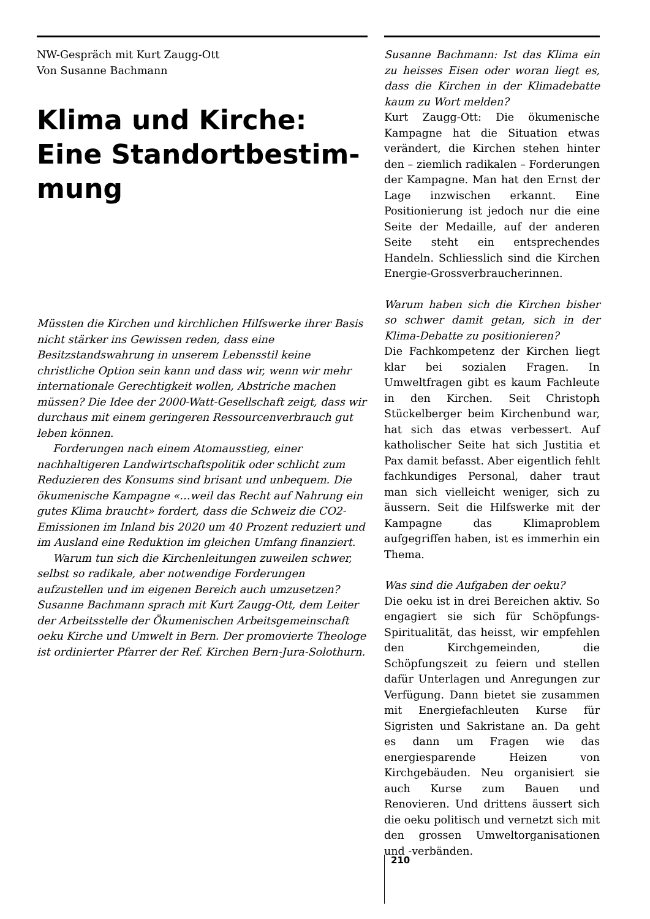NW-Gespräch mit Kurt Zaugg-Ott
Von Susanne Bachmann
Klima und Kirche: Eine Standortbestim-mung
Müssten die Kirchen und kirchlichen Hilfswerke ihrer Basis nicht stärker ins Gewissen reden, dass eine Besitzstandswahrung in unserem Lebensstil keine christliche Option sein kann und dass wir, wenn wir mehr internationale Gerechtigkeit wollen, Abstriche machen müssen? Die Idee der 2000-Watt-Gesellschaft zeigt, dass wir durchaus mit einem geringeren Ressourcenverbrauch gut leben können.
Forderungen nach einem Atomausstieg, einer nachhaltigeren Landwirtschaftspolitik oder schlicht zum Reduzieren des Konsums sind brisant und unbequem. Die ökumenische Kampagne «…weil das Recht auf Nahrung ein gutes Klima braucht» fordert, dass die Schweiz die CO2-Emissionen im Inland bis 2020 um 40 Prozent reduziert und im Ausland eine Reduktion im gleichen Umfang finanziert.
Warum tun sich die Kirchenleitungen zuweilen schwer, selbst so radikale, aber notwendige Forderungen aufzustellen und im eigenen Bereich auch umzusetzen? Susanne Bachmann sprach mit Kurt Zaugg-Ott, dem Leiter der Arbeitsstelle der Ökumenischen Arbeitsgemeinschaft oeku Kirche und Umwelt in Bern. Der promovierte Theologe ist ordinierter Pfarrer der Ref. Kirchen Bern-Jura-Solothurn.
Susanne Bachmann: Ist das Klima ein zu heisses Eisen oder woran liegt es, dass die Kirchen in der Klimadebatte kaum zu Wort melden?
Kurt Zaugg-Ott: Die ökumenische Kampagne hat die Situation etwas verändert, die Kirchen stehen hinter den – ziemlich radikalen – Forderungen der Kampagne. Man hat den Ernst der Lage inzwischen erkannt. Eine Positionierung ist jedoch nur die eine Seite der Medaille, auf der anderen Seite steht ein entsprechendes Handeln. Schliesslich sind die Kirchen Energie-Grossverbraucherinnen.
Warum haben sich die Kirchen bisher so schwer damit getan, sich in der Klima-Debatte zu positionieren?
Die Fachkompetenz der Kirchen liegt klar bei sozialen Fragen. In Umweltfragen gibt es kaum Fachleute in den Kirchen. Seit Christoph Stückelberger beim Kirchenbund war, hat sich das etwas verbessert. Auf katholischer Seite hat sich Justitia et Pax damit befasst. Aber eigentlich fehlt fachkundiges Personal, daher traut man sich vielleicht weniger, sich zu äussern. Seit die Hilfswerke mit der Kampagne das Klimaproblem aufgegriffen haben, ist es immerhin ein Thema.
Was sind die Aufgaben der oeku?
Die oeku ist in drei Bereichen aktiv. So engagiert sie sich für Schöpfungs-Spiritualität, das heisst, wir empfehlen den Kirchgemeinden, die Schöpfungszeit zu feiern und stellen dafür Unterlagen und Anregungen zur Verfügung. Dann bietet sie zusammen mit Energiefachleuten Kurse für Sigristen und Sakristane an. Da geht es dann um Fragen wie das energiesparende Heizen von Kirchgebäuden. Neu organisiert sie auch Kurse zum Bauen und Renovieren. Und drittens äussert sich die oeku politisch und vernetzt sich mit den grossen Umweltorganisationen und -verbänden.
210